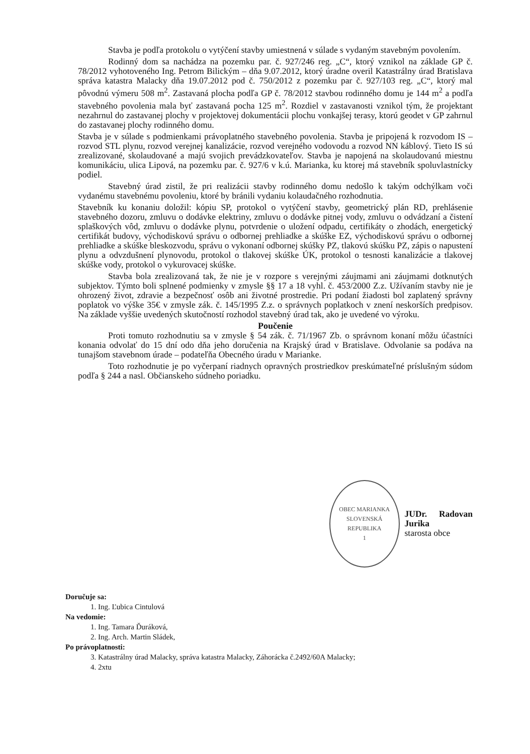Stavba je podľa protokolu o vytýčení stavby umiestnená v súlade s vydaným stavebným povolením.
Rodinný dom sa nachádza na pozemku par. č. 927/246 reg. „C“, ktorý vznikol na základe GP č. 78/2012 vyhotoveného Ing. Petrom Bilickým – dňa 9.07.2012, ktorý úradne overil Katastrálny úrad Bratislava správa katastra Malacky dňa 19.07.2012 pod č. 750/2012 z pozemku par č. 927/103 reg. „C“, ktorý mal pôvodnú výmeru 508 m<sup>2</sup>. Zastavaná plocha podľa GP č. 78/2012 stavbou rodinného domu je 144 m<sup>2</sup> a podľa stavebného povolenia mala byť zastavaná pocha 125 m<sup>2</sup>. Rozdiel v zastavanosti vznikol tým, že projektant nezahrnul do zastavanej plochy v projektovej dokumentácii plochu vonkajšej terasy, ktorú geodet v GP zahrnul do zastavanej plochy rodinného domu.
Stavba je v súlade s podmienkami právoplatného stavebného povolenia. Stavba je pripojená k rozvodom IS – rozvod STL plynu, rozvod verejnej kanalizácie, rozvod verejného vodovodu a rozvod NN káblový. Tieto IS sú zrealizované, skolaudované a majú svojich prevádzkovateľov. Stavba je napojená na skolaudovanú miestnu komunikáciu, ulica Lipová, na pozemku par. č. 927/6 v k.ú. Marianka, ku ktorej má stavebník spoluvlastnícky podiel.
Stavebný úrad zistil, že pri realizácii stavby rodinného domu nedošlo k takým odchýlkam voči vydanému stavebnému povoleniu, ktoré by bránili vydaniu kolaudačného rozhodnutia.
Stavebník ku konaniu doložil: kópiu SP, protokol o vytýčení stavby, geometrický plán RD, prehlásenie stavebného dozoru, zmluvu o dodávke elektriny, zmluvu o dodávke pitnej vody, zmluvu o odvádzaní a čistení splaškových vôd, zmluvu o dodávke plynu, potvrdenie o uložení odpadu, certifikáty o zhodách, energetický certifikát budovy, východiskovú správu o odbornej prehliadke a skúške EZ, východiskovú správu o odbornej prehliadke a skúške bleskozvodu, správu o vykonaní odbornej skúšky PZ, tlakovú skúšku PZ, zápis o napustení plynu a odvzdušnení plynovodu, protokol o tlakovej skúške ÚK, protokol o tesnosti kanalizácie a tlakovej skúške vody, protokol o vykurovacej skúške.
Stavba bola zrealizovaná tak, že nie je v rozpore s verejnými záujmami ani záujmami dotknutých subjektov. Týmto boli splnené podmienky v zmysle §§ 17 a 18 vyhl. č. 453/2000 Z.z. Užívaním stavby nie je ohrozený život, zdravie a bezpečnosť osôb ani životné prostredie. Pri podaní žiadosti bol zaplatený správny poplatok vo výške 35€ v zmysle zák. č. 145/1995 Z.z. o správnych poplatkoch v znení neskorších predpisov. Na základe vyššie uvedených skutočností rozhodol stavebný úrad tak, ako je uvedené vo výroku.
Poučenie
Proti tomuto rozhodnutiu sa v zmysle § 54 zák. č. 71/1967 Zb. o správnom konaní môžu účastníci konania odvolať do 15 dní odo dňa jeho doručenia na Krajský úrad v Bratislave. Odvolanie sa podáva na tunajšom stavebnom úrade – podateľňa Obecného úradu v Marianke.
Toto rozhodnutie je po vyčerpaní riadnych opravných prostriedkov preskúmateľné príslušným súdom podľa § 244 a nasl. Občianskeho súdneho poriadku.
OBEC MARIANKA
SLOVENSKÁ REPUBLIKA
1
JUDr. Radovan Jurika
starosta obce
Doručuje sa:
1. Ing. Ľubica Cintulová
Na vedomie:
1. Ing. Tamara Ďuráková,
2. Ing. Arch. Martin Sládek,
Po právoplatnosti:
3. Katastrálny úrad Malacky, správa katastra Malacky, Záhorácka č.2492/60A Malacky;
4. 2xtu